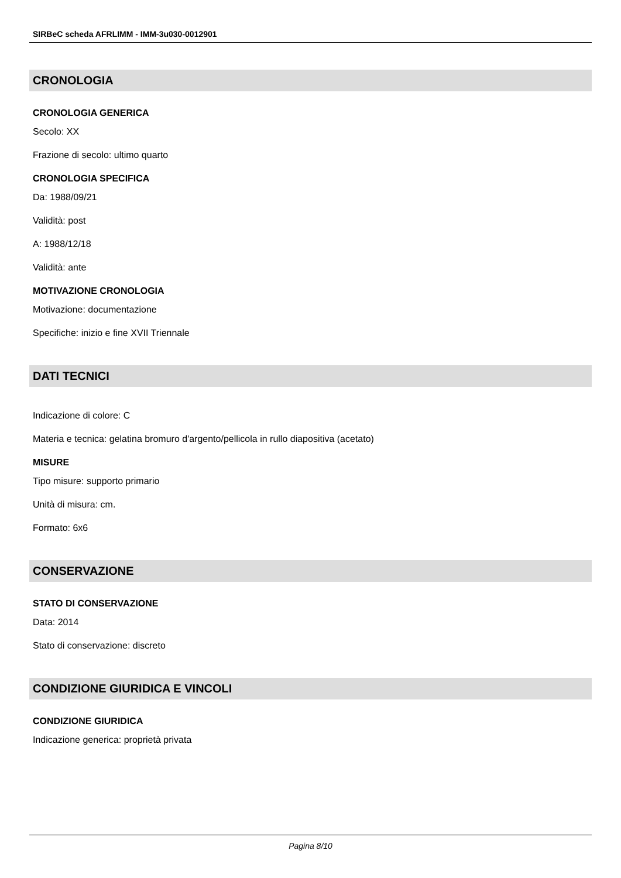SIRBeC scheda AFRLIMM - IMM-3u030-0012901
CRONOLOGIA
CRONOLOGIA GENERICA
Secolo: XX
Frazione di secolo: ultimo quarto
CRONOLOGIA SPECIFICA
Da: 1988/09/21
Validità: post
A: 1988/12/18
Validità: ante
MOTIVAZIONE CRONOLOGIA
Motivazione: documentazione
Specifiche: inizio e fine XVII Triennale
DATI TECNICI
Indicazione di colore: C
Materia e tecnica: gelatina bromuro d'argento/pellicola in rullo diapositiva (acetato)
MISURE
Tipo misure: supporto primario
Unità di misura: cm.
Formato: 6x6
CONSERVAZIONE
STATO DI CONSERVAZIONE
Data: 2014
Stato di conservazione: discreto
CONDIZIONE GIURIDICA E VINCOLI
CONDIZIONE GIURIDICA
Indicazione generica: proprietà privata
Pagina 8/10